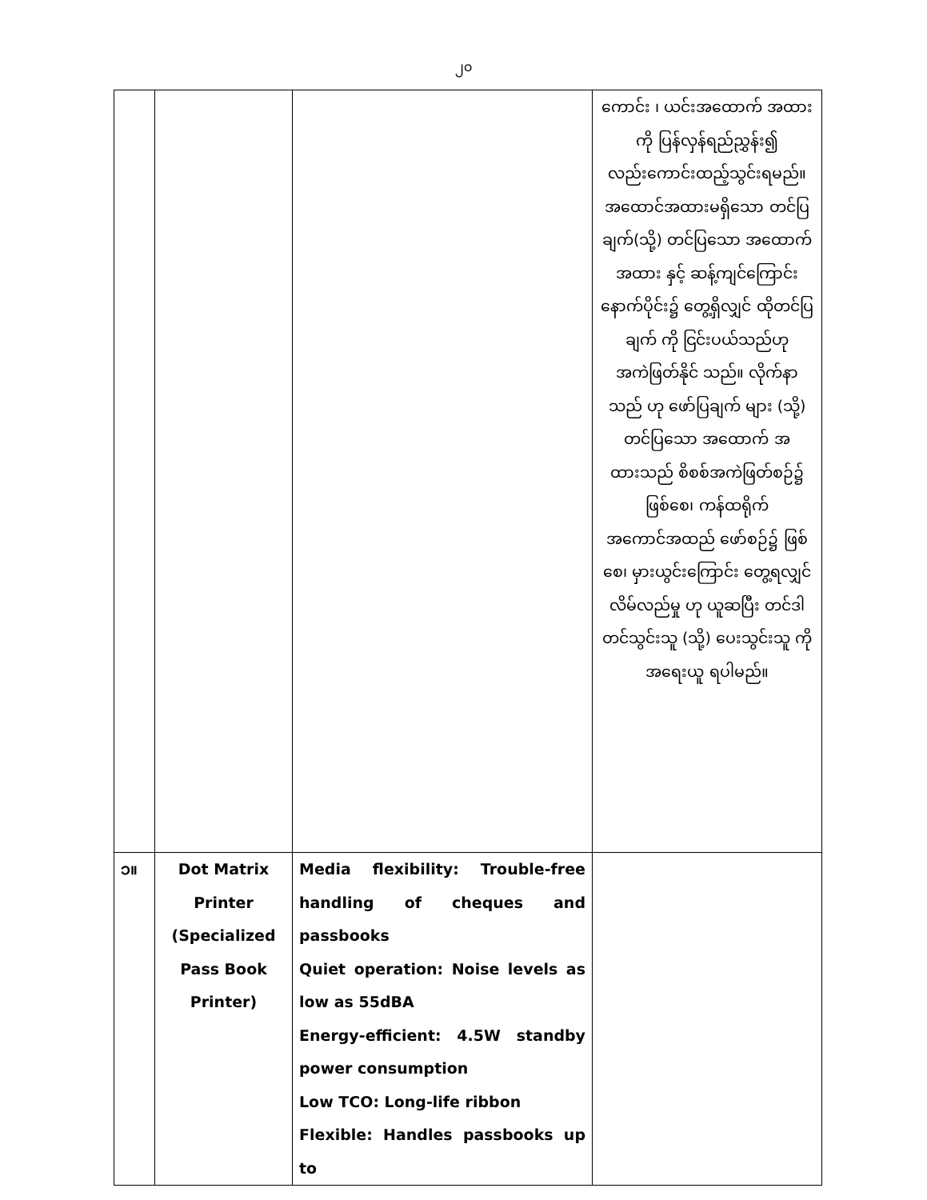၂၀
| | | | ကောင်း ၊ ယင်းအထောက် အထားကို ပြန်လှန်ရည်ညွှန်း၍ လည်းကောင်းထည့်သွင်းရမည်။ အထောင်အထားမရှိသော တင်ပြချက်(သို့) တင်ပြသော အထောက် အထား နှင့် ဆန့်ကျင်ကြောင်း နောက်ပိုင်း၌ တွေ့ရှိလျှင် ထိုတင်ပြချက် ကို ငြင်းပယ်သည်ဟု အကဲဖြတ်နိုင် သည်။ လိုက်နာသည် ဟု ဖော်ပြချက် များ (သို့) တင်ပြသော အထောက် အထားသည် စိစစ်အကဲဖြတ်စဉ်၌ ဖြစ်စေ၊ ကန်ထရိုက် အကောင်အထည် ဖော်စဉ်၌ ဖြစ်စေ၊ မှားယွင်းကြောင်း တွေ့ရလျှင် လိမ်လည်မှု ဟု ယူဆပြီး တင်ဒါတင်သွင်းသူ (သို့) ပေးသွင်းသူ ကို အရေးယူ ရပါမည်။ |
| ၁။ | Dot Matrix Printer (Specialized Pass Book Printer) | Media flexibility: Trouble-free handling of cheques and passbooks Quiet operation: Noise levels as low as 55dBA Energy-efficient: 4.5W standby power consumption Low TCO: Long-life ribbon Flexible: Handles passbooks up to | |